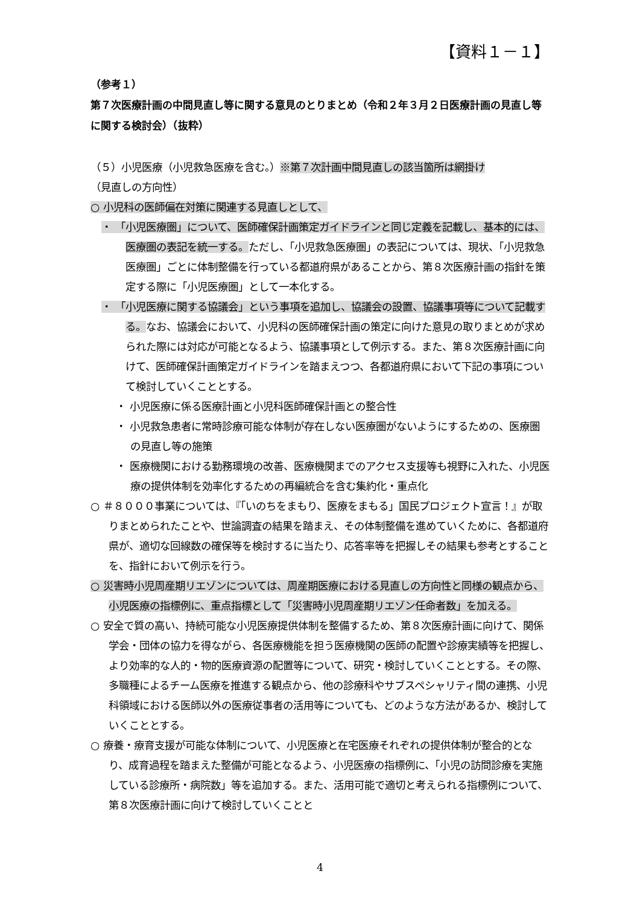【資料１－１】
（参考１）
第７次医療計画の中間見直し等に関する意見のとりまとめ（令和２年３月２日医療計画の見直し等に関する検討会）（抜粋）
（５）小児医療（小児救急医療を含む。）※第７次計画中間見直しの該当箇所は網掛け
（見直しの方向性）
○ 小児科の医師偏在対策に関連する見直しとして、
・ 「小児医療圏」について、医師確保計画策定ガイドラインと同じ定義を記載し、基本的には、医療圏の表記を統一する。ただし、「小児救急医療圏」の表記については、現状、「小児救急医療圏」ごとに体制整備を行っている都道府県があることから、第８次医療計画の指針を策定する際に「小児医療圏」として一本化する。
・ 「小児医療に関する協議会」という事項を追加し、協議会の設置、協議事項等について記載する。なお、協議会において、小児科の医師確保計画の策定に向けた意見の取りまとめが求められた際には対応が可能となるよう、協議事項として例示する。また、第８次医療計画に向けて、医師確保計画策定ガイドラインを踏まえつつ、各都道府県において下記の事項について検討していくこととする。
・ 小児医療に係る医療計画と小児科医師確保計画との整合性
・ 小児救急患者に常時診療可能な体制が存在しない医療圏がないようにするための、医療圏の見直し等の施策
・ 医療機関における勤務環境の改善、医療機関までのアクセス支援等も視野に入れた、小児医療の提供体制を効率化するための再編統合を含む集約化・重点化
○ ＃８０００事業については、『「いのちをまもり、医療をまもる」国民プロジェクト宣言！』が取りまとめられたことや、世論調査の結果を踏まえ、その体制整備を進めていくために、各都道府県が、適切な回線数の確保等を検討するに当たり、応答率等を把握しその結果も参考とすることを、指針において例示を行う。
○ 災害時小児周産期リエゾンについては、周産期医療における見直しの方向性と同様の観点から、小児医療の指標例に、重点指標として「災害時小児周産期リエゾン任命者数」を加える。
○ 安全で質の高い、持続可能な小児医療提供体制を整備するため、第８次医療計画に向けて、関係学会・団体の協力を得ながら、各医療機能を担う医療機関の医師の配置や診療実績等を把握し、より効率的な人的・物的医療資源の配置等について、研究・検討していくこととする。その際、多職種によるチーム医療を推進する観点から、他の診療科やサブスペシャリティ間の連携、小児科領域における医師以外の医療従事者の活用等についても、どのような方法があるか、検討していくこととする。
○ 療養・療育支援が可能な体制について、小児医療と在宅医療それぞれの提供体制が整合的となり、成育過程を踏まえた整備が可能となるよう、小児医療の指標例に、「小児の訪問診療を実施している診療所・病院数」等を追加する。また、活用可能で適切と考えられる指標例について、第８次医療計画に向けて検討していくことと
4